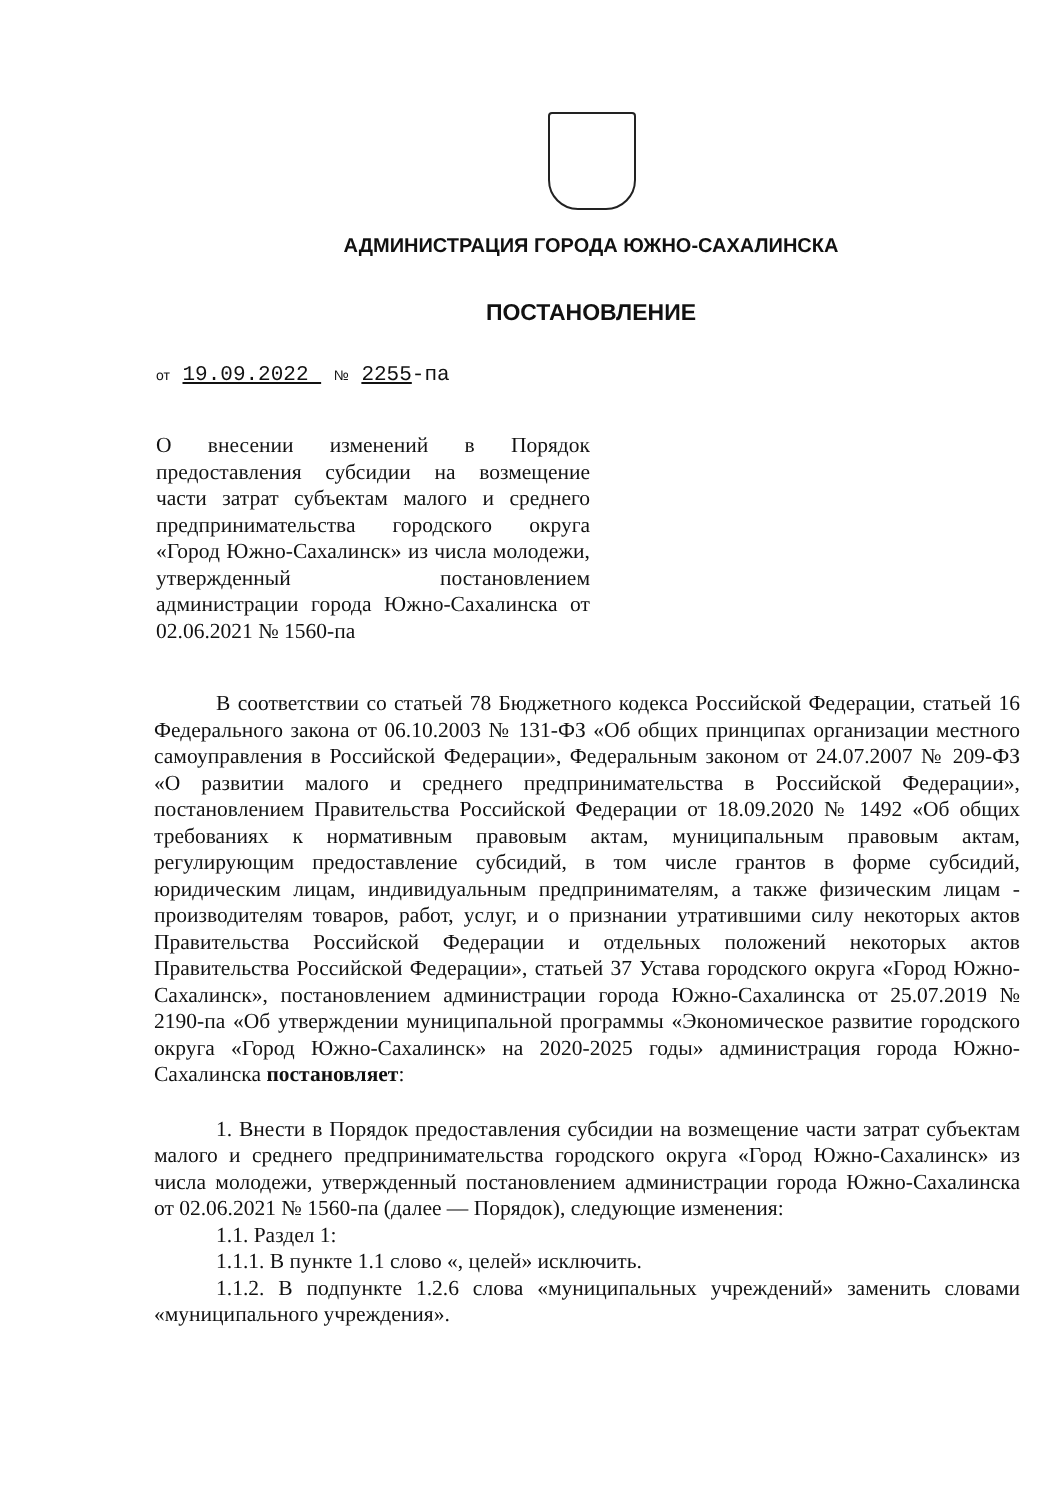АДМИНИСТРАЦИЯ ГОРОДА ЮЖНО-САХАЛИНСКА
ПОСТАНОВЛЕНИЕ
от 19.09.2022 № 2255-па
О внесении изменений в Порядок предоставления субсидии на возмещение части затрат субъектам малого и среднего предпринимательства городского округа «Город Южно-Сахалинск» из числа молодежи, утвержденный постановлением администрации города Южно-Сахалинска от 02.06.2021 № 1560-па
В соответствии со статьей 78 Бюджетного кодекса Российской Федерации, статьей 16 Федерального закона от 06.10.2003 № 131-ФЗ «Об общих принципах организации местного самоуправления в Российской Федерации», Федеральным законом от 24.07.2007 № 209-ФЗ «О развитии малого и среднего предпринимательства в Российской Федерации», постановлением Правительства Российской Федерации от 18.09.2020 № 1492 «Об общих требованиях к нормативным правовым актам, муниципальным правовым актам, регулирующим предоставление субсидий, в том числе грантов в форме субсидий, юридическим лицам, индивидуальным предпринимателям, а также физическим лицам - производителям товаров, работ, услуг, и о признании утратившими силу некоторых актов Правительства Российской Федерации и отдельных положений некоторых актов Правительства Российской Федерации», статьей 37 Устава городского округа «Город Южно-Сахалинск», постановлением администрации города Южно-Сахалинска от 25.07.2019 № 2190-па «Об утверждении муниципальной программы «Экономическое развитие городского округа «Город Южно-Сахалинск» на 2020-2025 годы» администрация города Южно-Сахалинска постановляет:
1. Внести в Порядок предоставления субсидии на возмещение части затрат субъектам малого и среднего предпринимательства городского округа «Город Южно-Сахалинск» из числа молодежи, утвержденный постановлением администрации города Южно-Сахалинска от 02.06.2021 № 1560-па (далее — Порядок), следующие изменения:
1.1. Раздел 1:
1.1.1. В пункте 1.1 слово «, целей» исключить.
1.1.2. В подпункте 1.2.6 слова «муниципальных учреждений» заменить словами «муниципального учреждения».